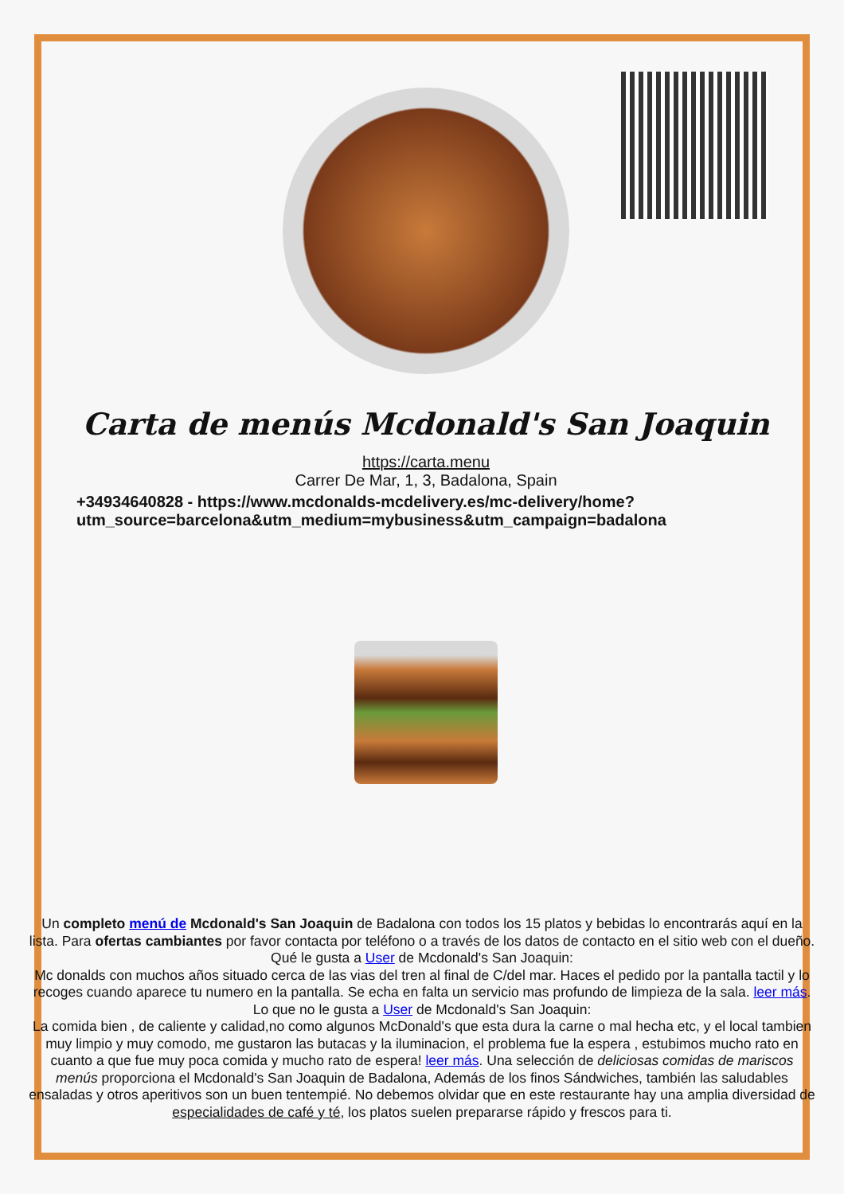Carta de menús Mcdonald's San Joaquin
https://carta.menu
Carrer De Mar, 1, 3, Badalona, Spain
+34934640828 - https://www.mcdonalds-mcdelivery.es/mc-delivery/home?
utm_source=barcelona&utm_medium=mybusiness&utm_campaign=badalona
Un completo menú de Mcdonald's San Joaquin de Badalona con todos los 15 platos y bebidas lo encontrarás aquí en la lista. Para ofertas cambiantes por favor contacta por teléfono o a través de los datos de contacto en el sitio web con el dueño. Qué le gusta a User de Mcdonald's San Joaquin:
Mc donalds con muchos años situado cerca de las vias del tren al final de C/del mar. Haces el pedido por la pantalla tactil y lo recoges cuando aparece tu numero en la pantalla. Se echa en falta un servicio mas profundo de limpieza de la sala. leer más. Lo que no le gusta a User de Mcdonald's San Joaquin:
La comida bien , de caliente y calidad,no como algunos McDonald's que esta dura la carne o mal hecha etc, y el local tambien muy limpio y muy comodo, me gustaron las butacas y la iluminacion, el problema fue la espera , estubimos mucho rato en cuanto a que fue muy poca comida y mucho rato de espera! leer más. Una selección de deliciosas comidas de mariscos menús proporciona el Mcdonald's San Joaquin de Badalona, Además de los finos Sándwiches, también las saludables ensaladas y otros aperitivos son un buen tentempié. No debemos olvidar que en este restaurante hay una amplia diversidad de especialidades de café y té, los platos suelen prepararse rápido y frescos para ti.